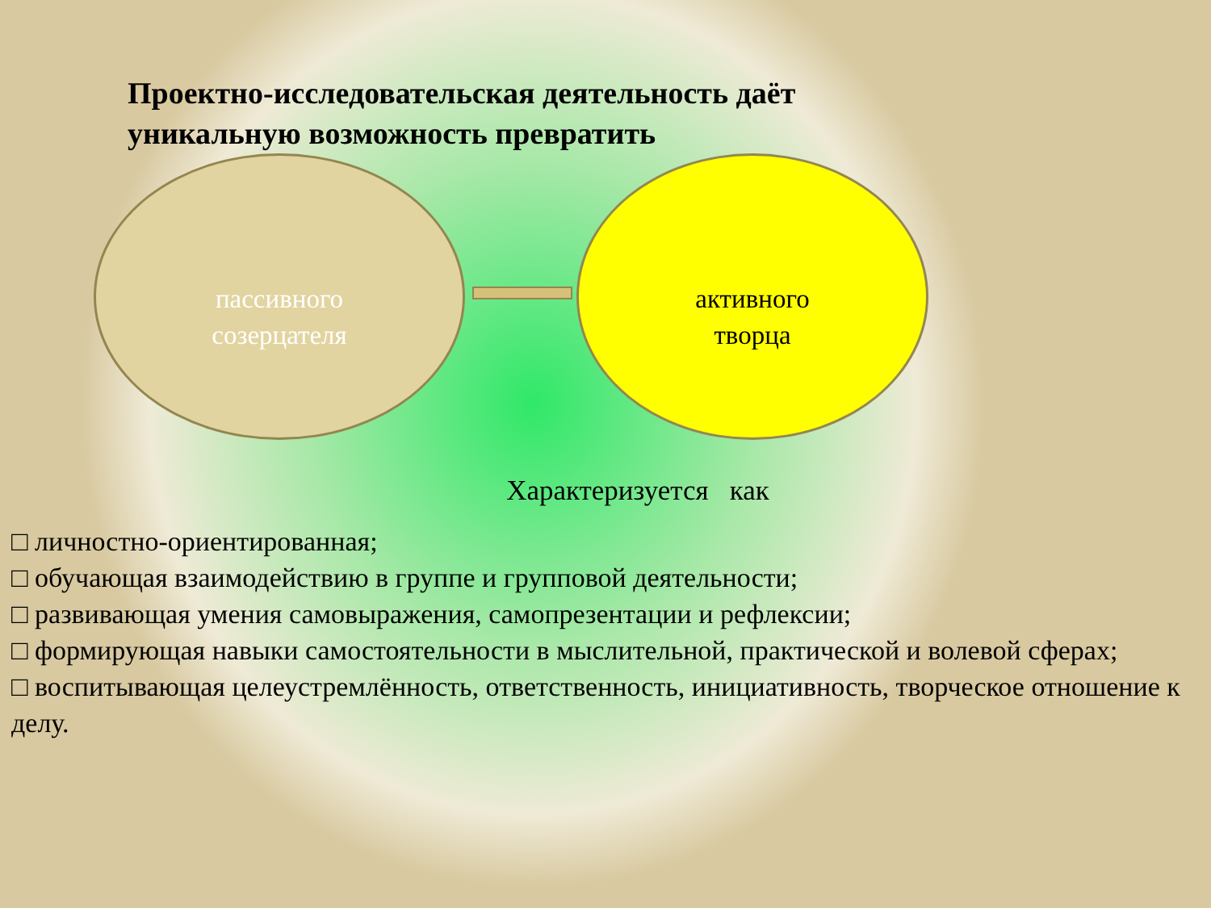Проектно-исследовательская деятельность даёт
уникальную возможность превратить
пассивного
созерцателя
активного
творца
Характеризуется как
□ личностно-ориентированная;
□ обучающая взаимодействию в группе и групповой деятельности;
□ развивающая умения самовыражения, самопрезентации и рефлексии;
□ формирующая навыки самостоятельности в мыслительной, практической и волевой сферах;
□ воспитывающая целеустремлённость, ответственность, инициативность, творческое отношение к делу.